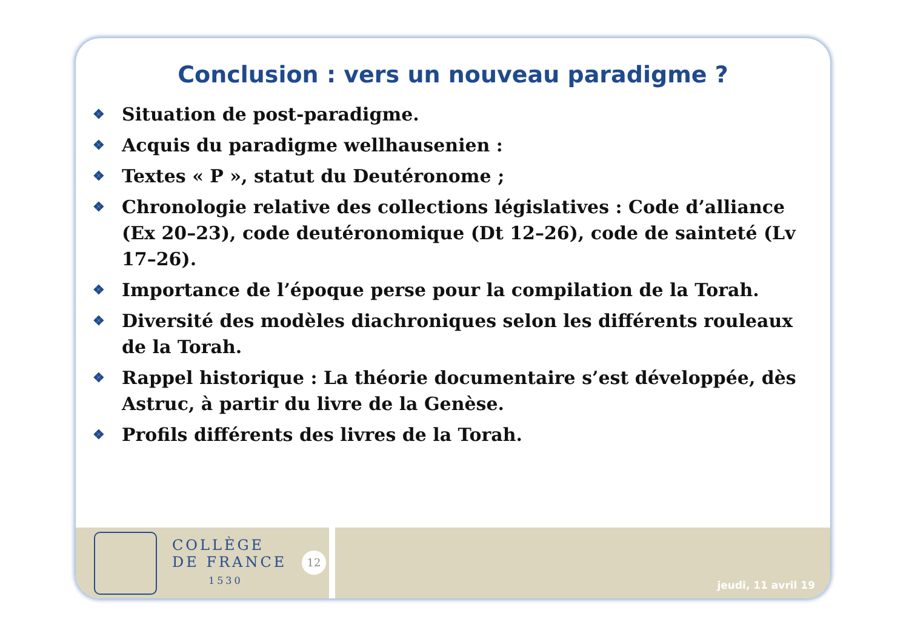Conclusion : vers un nouveau paradigme ?
❖ Situation de post-paradigme.
❖ Acquis du paradigme wellhausenien :
❖ Textes « P », statut du Deutéronome ;
❖ Chronologie relative des collections législatives : Code d’alliance (Ex 20–23), code deutéronomique (Dt 12–26), code de sainteté (Lv 17–26).
❖ Importance de l’époque perse pour la compilation de la Torah.
❖ Diversité des modèles diachroniques selon les différents rouleaux de la Torah.
❖ Rappel historique : La théorie documentaire s’est développée, dès Astruc, à partir du livre de la Genèse.
❖ Profils différents des livres de la Torah.
COLLÈGE
DE FRANCE
1530
12
jeudi, 11 avril 19